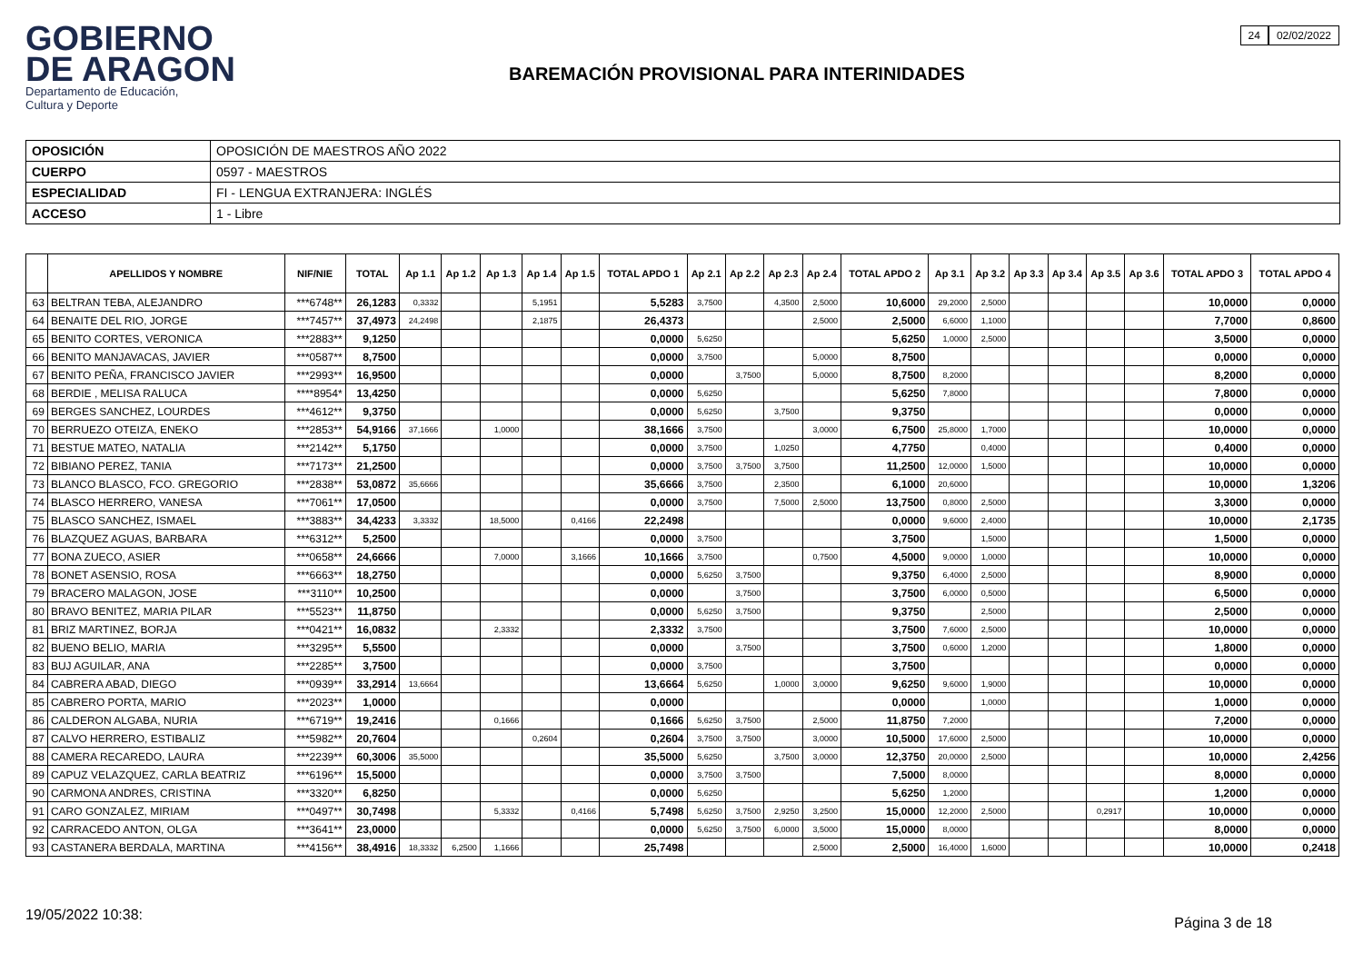GOBIERNO
DE ARAGON
Departamento de Educación,
Cultura y Deporte
BAREMACIÓN PROVISIONAL PARA INTERINIDADES
24 02/02/2022
| OPOSICIÓN | OPOSICIÓN DE MAESTROS AÑO 2022 |
| CUERPO | 0597 - MAESTROS |
| ESPECIALIDAD | FI - LENGUA EXTRANJERA: INGLÉS |
| ACCESO | 1 - Libre |
| | APELLIDOS Y NOMBRE | NIF/NIE | TOTAL | Ap 1.1 | Ap 1.2 | Ap 1.3 | Ap 1.4 | Ap 1.5 | TOTAL APDO 1 | Ap 2.1 | Ap 2.2 | Ap 2.3 | Ap 2.4 | TOTAL APDO 2 | Ap 3.1 | Ap 3.2 | Ap 3.3 | Ap 3.4 | Ap 3.5 | Ap 3.6 | TOTAL APDO 3 | TOTAL APDO 4 |
| --- | --- | --- | --- | --- | --- | --- | --- | --- | --- | --- | --- | --- | --- | --- | --- | --- | --- | --- | --- | --- | --- | --- |
| 63 | BELTRAN TEBA, ALEJANDRO | ***6748** | 26,1283 | 0,3332 | | | 5,1951 | | 5,5283 | 3,7500 | | 4,3500 | 2,5000 | 10,6000 | 29,2000 | 2,5000 | | | | | 10,0000 | 0,0000 |
| 64 | BENAITE DEL RIO, JORGE | ***7457** | 37,4973 | 24,2498 | | | 2,1875 | | 26,4373 | | | | 2,5000 | 2,5000 | 6,6000 | 1,1000 | | | | | 7,7000 | 0,8600 |
| 65 | BENITO CORTES, VERONICA | ***2883** | 9,1250 | | | | | | 0,0000 | 5,6250 | | | | 5,6250 | 1,0000 | 2,5000 | | | | | 3,5000 | 0,0000 |
| 66 | BENITO MANJAVACAS, JAVIER | ***0587** | 8,7500 | | | | | | 0,0000 | 3,7500 | | | 5,0000 | 8,7500 | | | | | | | 0,0000 | 0,0000 |
| 67 | BENITO PEÑA, FRANCISCO JAVIER | ***2993** | 16,9500 | | | | | | 0,0000 | | 3,7500 | | 5,0000 | 8,7500 | 8,2000 | | | | | | 8,2000 | 0,0000 |
| 68 | BERDIE , MELISA RALUCA | ****8954* | 13,4250 | | | | | | 0,0000 | 5,6250 | | | | 5,6250 | 7,8000 | | | | | | 7,8000 | 0,0000 |
| 69 | BERGES SANCHEZ, LOURDES | ***4612** | 9,3750 | | | | | | 0,0000 | 5,6250 | | 3,7500 | | 9,3750 | | | | | | | 0,0000 | 0,0000 |
| 70 | BERRUEZO OTEIZA, ENEKO | ***2853** | 54,9166 | 37,1666 | | 1,0000 | | | 38,1666 | 3,7500 | | | 3,0000 | 6,7500 | 25,8000 | 1,7000 | | | | | 10,0000 | 0,0000 |
| 71 | BESTUE MATEO, NATALIA | ***2142** | 5,1750 | | | | | | 0,0000 | 3,7500 | | 1,0250 | | 4,7750 | | 0,4000 | | | | | 0,4000 | 0,0000 |
| 72 | BIBIANO PEREZ, TANIA | ***7173** | 21,2500 | | | | | | 0,0000 | 3,7500 | 3,7500 | 3,7500 | | 11,2500 | 12,0000 | 1,5000 | | | | | 10,0000 | 0,0000 |
| 73 | BLANCO BLASCO, FCO. GREGORIO | ***2838** | 53,0872 | 35,6666 | | | | | 35,6666 | 3,7500 | | 2,3500 | | 6,1000 | 20,6000 | | | | | | 10,0000 | 1,3206 |
| 74 | BLASCO HERRERO, VANESA | ***7061** | 17,0500 | | | | | | 0,0000 | 3,7500 | | 7,5000 | 2,5000 | 13,7500 | 0,8000 | 2,5000 | | | | | 3,3000 | 0,0000 |
| 75 | BLASCO SANCHEZ, ISMAEL | ***3883** | 34,4233 | 3,3332 | | 18,5000 | | 0,4166 | 22,2498 | | | | | 0,0000 | 9,6000 | 2,4000 | | | | | 10,0000 | 2,1735 |
| 76 | BLAZQUEZ AGUAS, BARBARA | ***6312** | 5,2500 | | | | | | 0,0000 | 3,7500 | | | | 3,7500 | | 1,5000 | | | | | 1,5000 | 0,0000 |
| 77 | BONA ZUECO, ASIER | ***0658** | 24,6666 | | | 7,0000 | | 3,1666 | 10,1666 | 3,7500 | | | 0,7500 | 4,5000 | 9,0000 | 1,0000 | | | | | 10,0000 | 0,0000 |
| 78 | BONET ASENSIO, ROSA | ***6663** | 18,2750 | | | | | | 0,0000 | 5,6250 | 3,7500 | | | 9,3750 | 6,4000 | 2,5000 | | | | | 8,9000 | 0,0000 |
| 79 | BRACERO MALAGON, JOSE | ***3110** | 10,2500 | | | | | | 0,0000 | | 3,7500 | | | 3,7500 | 6,0000 | 0,5000 | | | | | 6,5000 | 0,0000 |
| 80 | BRAVO BENITEZ, MARIA PILAR | ***5523** | 11,8750 | | | | | | 0,0000 | 5,6250 | 3,7500 | | | 9,3750 | | 2,5000 | | | | | 2,5000 | 0,0000 |
| 81 | BRIZ MARTINEZ, BORJA | ***0421** | 16,0832 | | | 2,3332 | | | 2,3332 | 3,7500 | | | | 3,7500 | 7,6000 | 2,5000 | | | | | 10,0000 | 0,0000 |
| 82 | BUENO BELIO, MARIA | ***3295** | 5,5500 | | | | | | 0,0000 | | 3,7500 | | | 3,7500 | 0,6000 | 1,2000 | | | | | 1,8000 | 0,0000 |
| 83 | BUJ AGUILAR, ANA | ***2285** | 3,7500 | | | | | | 0,0000 | 3,7500 | | | | 3,7500 | | | | | | | 0,0000 | 0,0000 |
| 84 | CABRERA ABAD, DIEGO | ***0939** | 33,2914 | 13,6664 | | | | | 13,6664 | 5,6250 | | 1,0000 | 3,0000 | 9,6250 | 9,6000 | 1,9000 | | | | | 10,0000 | 0,0000 |
| 85 | CABRERO PORTA, MARIO | ***2023** | 1,0000 | | | | | | 0,0000 | | | | | 0,0000 | | 1,0000 | | | | | 1,0000 | 0,0000 |
| 86 | CALDERON ALGABA, NURIA | ***6719** | 19,2416 | | | 0,1666 | | | 0,1666 | 5,6250 | 3,7500 | | 2,5000 | 11,8750 | 7,2000 | | | | | | 7,2000 | 0,0000 |
| 87 | CALVO HERRERO, ESTIBALIZ | ***5982** | 20,7604 | | | | 0,2604 | | 0,2604 | 3,7500 | 3,7500 | | 3,0000 | 10,5000 | 17,6000 | 2,5000 | | | | | 10,0000 | 0,0000 |
| 88 | CAMERA RECAREDO, LAURA | ***2239** | 60,3006 | 35,5000 | | | | | 35,5000 | 5,6250 | | 3,7500 | 3,0000 | 12,3750 | 20,0000 | 2,5000 | | | | | 10,0000 | 2,4256 |
| 89 | CAPUZ VELAZQUEZ, CARLA BEATRIZ | ***6196** | 15,5000 | | | | | | 0,0000 | 3,7500 | 3,7500 | | | 7,5000 | 8,0000 | | | | | | 8,0000 | 0,0000 |
| 90 | CARMONA ANDRES, CRISTINA | ***3320** | 6,8250 | | | | | | 0,0000 | 5,6250 | | | | 5,6250 | 1,2000 | | | | | | 1,2000 | 0,0000 |
| 91 | CARO GONZALEZ, MIRIAM | ***0497** | 30,7498 | | | 5,3332 | | 0,4166 | 5,7498 | 5,6250 | 3,7500 | 2,9250 | 3,2500 | 15,0000 | 12,2000 | 2,5000 | | | 0,2917 | | 10,0000 | 0,0000 |
| 92 | CARRACEDO ANTON, OLGA | ***3641** | 23,0000 | | | | | | 0,0000 | 5,6250 | 3,7500 | 6,0000 | 3,5000 | 15,0000 | 8,0000 | | | | | | 8,0000 | 0,0000 |
| 93 | CASTANERA BERDALA, MARTINA | ***4156** | 38,4916 | 18,3332 | 6,2500 | 1,1666 | | | 25,7498 | | | | 2,5000 | 2,5000 | 16,4000 | 1,6000 | | | | | 10,0000 | 0,2418 |
19/05/2022 10:38: Página 3 de 18